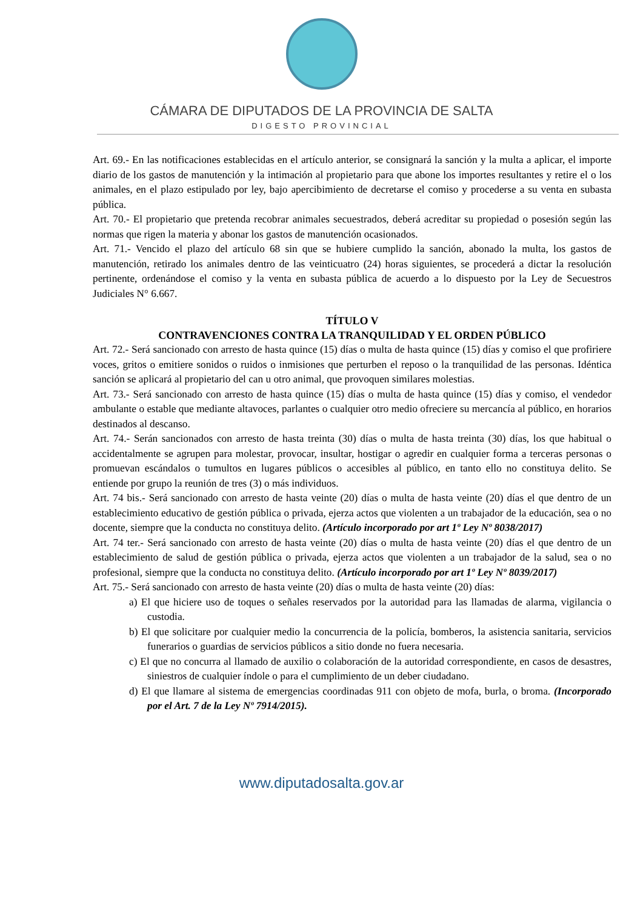CÁMARA DE DIPUTADOS DE LA PROVINCIA DE SALTA
DIGESTO PROVINCIAL
Art. 69.- En las notificaciones establecidas en el artículo anterior, se consignará la sanción y la multa a aplicar, el importe diario de los gastos de manutención y la intimación al propietario para que abone los importes resultantes y retire el o los animales, en el plazo estipulado por ley, bajo apercibimiento de decretarse el comiso y procederse a su venta en subasta pública.
Art. 70.- El propietario que pretenda recobrar animales secuestrados, deberá acreditar su propiedad o posesión según las normas que rigen la materia y abonar los gastos de manutención ocasionados.
Art. 71.- Vencido el plazo del artículo 68 sin que se hubiere cumplido la sanción, abonado la multa, los gastos de manutención, retirado los animales dentro de las veinticuatro (24) horas siguientes, se procederá a dictar la resolución pertinente, ordenándose el comiso y la venta en subasta pública de acuerdo a lo dispuesto por la Ley de Secuestros Judiciales N° 6.667.
TÍTULO V
CONTRAVENCIONES CONTRA LA TRANQUILIDAD Y EL ORDEN PÚBLICO
Art. 72.- Será sancionado con arresto de hasta quince (15) días o multa de hasta quince (15) días y comiso el que profiriere voces, gritos o emitiere sonidos o ruidos o inmisiones que perturben el reposo o la tranquilidad de las personas. Idéntica sanción se aplicará al propietario del can u otro animal, que provoquen similares molestias.
Art. 73.- Será sancionado con arresto de hasta quince (15) días o multa de hasta quince (15) días y comiso, el vendedor ambulante o estable que mediante altavoces, parlantes o cualquier otro medio ofreciere su mercancía al público, en horarios destinados al descanso.
Art. 74.- Serán sancionados con arresto de hasta treinta (30) días o multa de hasta treinta (30) días, los que habitual o accidentalmente se agrupen para molestar, provocar, insultar, hostigar o agredir en cualquier forma a terceras personas o promuevan escándalos o tumultos en lugares públicos o accesibles al público, en tanto ello no constituya delito. Se entiende por grupo la reunión de tres (3) o más individuos.
Art. 74 bis.- Será sancionado con arresto de hasta veinte (20) días o multa de hasta veinte (20) días el que dentro de un establecimiento educativo de gestión pública o privada, ejerza actos que violenten a un trabajador de la educación, sea o no docente, siempre que la conducta no constituya delito. (Artículo incorporado por art 1º Ley Nº 8038/2017)
Art. 74 ter.- Será sancionado con arresto de hasta veinte (20) días o multa de hasta veinte (20) días el que dentro de un establecimiento de salud de gestión pública o privada, ejerza actos que violenten a un trabajador de la salud, sea o no profesional, siempre que la conducta no constituya delito. (Artículo incorporado por art 1º Ley Nº 8039/2017)
Art. 75.- Será sancionado con arresto de hasta veinte (20) días o multa de hasta veinte (20) días:
a) El que hiciere uso de toques o señales reservados por la autoridad para las llamadas de alarma, vigilancia o custodia.
b) El que solicitare por cualquier medio la concurrencia de la policía, bomberos, la asistencia sanitaria, servicios funerarios o guardias de servicios públicos a sitio donde no fuera necesaria.
c) El que no concurra al llamado de auxilio o colaboración de la autoridad correspondiente, en casos de desastres, siniestros de cualquier índole o para el cumplimiento de un deber ciudadano.
d) El que llamare al sistema de emergencias coordinadas 911 con objeto de mofa, burla, o broma. (Incorporado por el Art. 7 de la Ley Nº 7914/2015).
www.diputadosalta.gov.ar